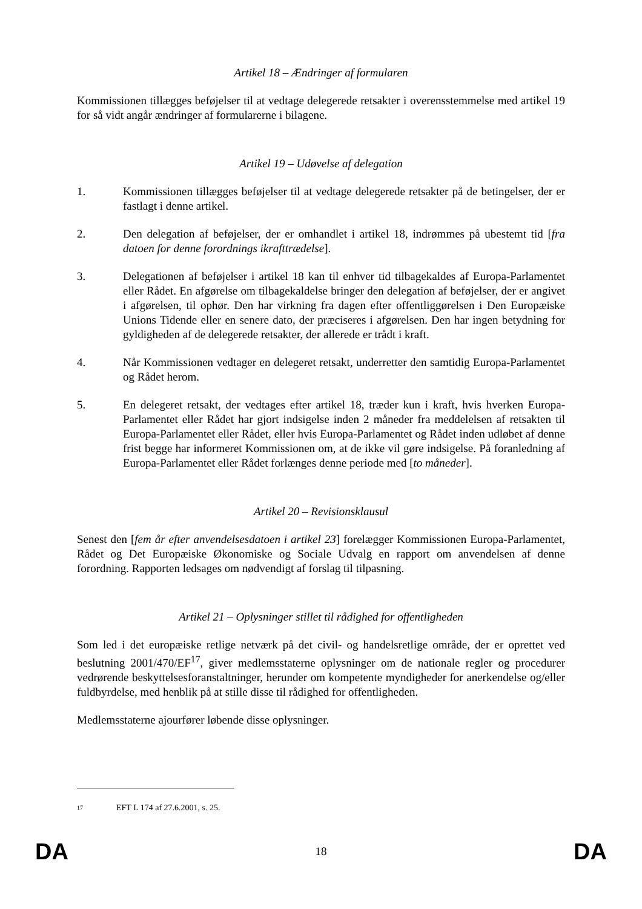Artikel 18 – Ændringer af formularen
Kommissionen tillægges beføjelser til at vedtage delegerede retsakter i overensstemmelse med artikel 19 for så vidt angår ændringer af formularerne i bilagene.
Artikel 19 – Udøvelse af delegation
1. Kommissionen tillægges beføjelser til at vedtage delegerede retsakter på de betingelser, der er fastlagt i denne artikel.
2. Den delegation af beføjelser, der er omhandlet i artikel 18, indrømmes på ubestemt tid [fra datoen for denne forordnings ikrafttrædelse].
3. Delegationen af beføjelser i artikel 18 kan til enhver tid tilbagekaldes af Europa-Parlamentet eller Rådet. En afgørelse om tilbagekaldelse bringer den delegation af beføjelser, der er angivet i afgørelsen, til ophør. Den har virkning fra dagen efter offentliggørelsen i Den Europæiske Unions Tidende eller en senere dato, der præciseres i afgørelsen. Den har ingen betydning for gyldigheden af de delegerede retsakter, der allerede er trådt i kraft.
4. Når Kommissionen vedtager en delegeret retsakt, underretter den samtidig Europa-Parlamentet og Rådet herom.
5. En delegeret retsakt, der vedtages efter artikel 18, træder kun i kraft, hvis hverken Europa-Parlamentet eller Rådet har gjort indsigelse inden 2 måneder fra meddelelsen af retsakten til Europa-Parlamentet eller Rådet, eller hvis Europa-Parlamentet og Rådet inden udløbet af denne frist begge har informeret Kommissionen om, at de ikke vil gøre indsigelse. På foranledning af Europa-Parlamentet eller Rådet forlænges denne periode med [to måneder].
Artikel 20 – Revisionsklausul
Senest den [fem år efter anvendelsesdatoen i artikel 23] forelægger Kommissionen Europa-Parlamentet, Rådet og Det Europæiske Økonomiske og Sociale Udvalg en rapport om anvendelsen af denne forordning. Rapporten ledsages om nødvendigt af forslag til tilpasning.
Artikel 21 – Oplysninger stillet til rådighed for offentligheden
Som led i det europæiske retlige netværk på det civil- og handelsretlige område, der er oprettet ved beslutning 2001/470/EF<sup>17</sup>, giver medlemsstaterne oplysninger om de nationale regler og procedurer vedrørende beskyttelsesforanstaltninger, herunder om kompetente myndigheder for anerkendelse og/eller fuldbyrdelse, med henblik på at stille disse til rådighed for offentligheden.
Medlemsstaterne ajourfører løbende disse oplysninger.
<sup>17</sup> EFT L 174 af 27.6.2001, s. 25.
DA 18 DA